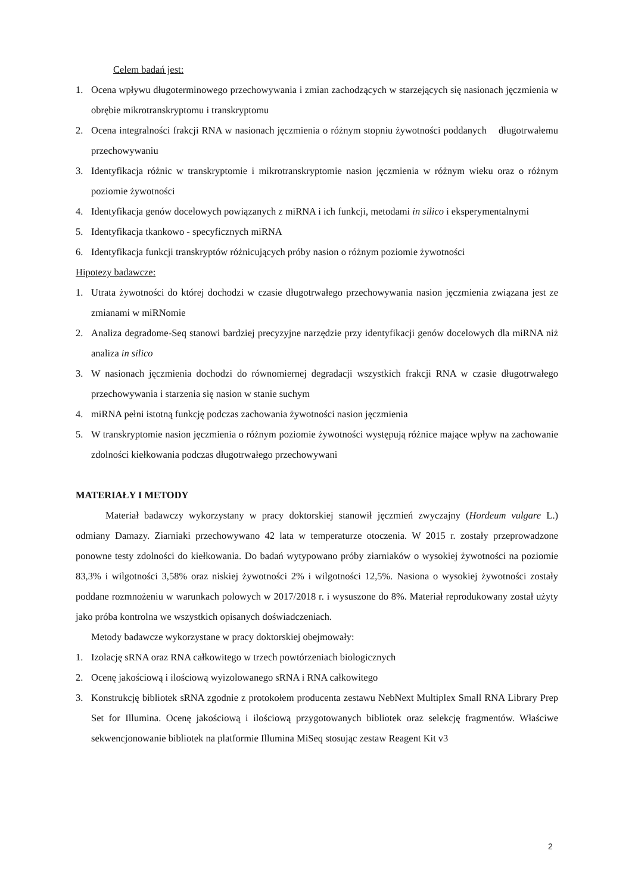Celem badań jest:
1. Ocena wpływu długoterminowego przechowywania i zmian zachodzących w starzejących się nasionach jęczmienia w obrębie mikrotranskryptomu i transkryptomu
2. Ocena integralności frakcji RNA w nasionach jęczmienia o różnym stopniu żywotności poddanych długotrwałemu przechowywaniu
3. Identyfikacja różnic w transkryptomie i mikrotranskryptomie nasion jęczmienia w różnym wieku oraz o różnym poziomie żywotności
4. Identyfikacja genów docelowych powiązanych z miRNA i ich funkcji, metodami in silico i eksperymentalnymi
5. Identyfikacja tkankowo - specyficznych miRNA
6. Identyfikacja funkcji transkryptów różnicujących próby nasion o różnym poziomie żywotności
Hipotezy badawcze:
1. Utrata żywotności do której dochodzi w czasie długotrwałego przechowywania nasion jęczmienia związana jest ze zmianami w miRNomie
2. Analiza degradome-Seq stanowi bardziej precyzyjne narzędzie przy identyfikacji genów docelowych dla miRNA niż analiza in silico
3. W nasionach jęczmienia dochodzi do równomiernej degradacji wszystkich frakcji RNA w czasie długotrwałego przechowywania i starzenia się nasion w stanie suchym
4. miRNA pełni istotną funkcję podczas zachowania żywotności nasion jęczmienia
5. W transkryptomie nasion jęczmienia o różnym poziomie żywotności występują różnice mające wpływ na zachowanie zdolności kiełkowania podczas długotrwałego przechowywani
MATERIAŁY I METODY
Materiał badawczy wykorzystany w pracy doktorskiej stanowił jęczmień zwyczajny (Hordeum vulgare L.) odmiany Damazy. Ziarniaki przechowywano 42 lata w temperaturze otoczenia. W 2015 r. zostały przeprowadzone ponowne testy zdolności do kiełkowania. Do badań wytypowano próby ziarniaków o wysokiej żywotności na poziomie 83,3% i wilgotności 3,58% oraz niskiej żywotności 2% i wilgotności 12,5%. Nasiona o wysokiej żywotności zostały poddane rozmnożeniu w warunkach polowych w 2017/2018 r. i wysuszone do 8%. Materiał reprodukowany został użyty jako próba kontrolna we wszystkich opisanych doświadczeniach.
Metody badawcze wykorzystane w pracy doktorskiej obejmowały:
1. Izolację sRNA oraz RNA całkowitego w trzech powtórzeniach biologicznych
2. Ocenę jakościową i ilościową wyizolowanego sRNA i RNA całkowitego
3. Konstrukcję bibliotek sRNA zgodnie z protokołem producenta zestawu NebNext Multiplex Small RNA Library Prep Set for Illumina. Ocenę jakościową i ilościową przygotowanych bibliotek oraz selekcję fragmentów. Właściwe sekwencjonowanie bibliotek na platformie Illumina MiSeq stosując zestaw Reagent Kit v3
2